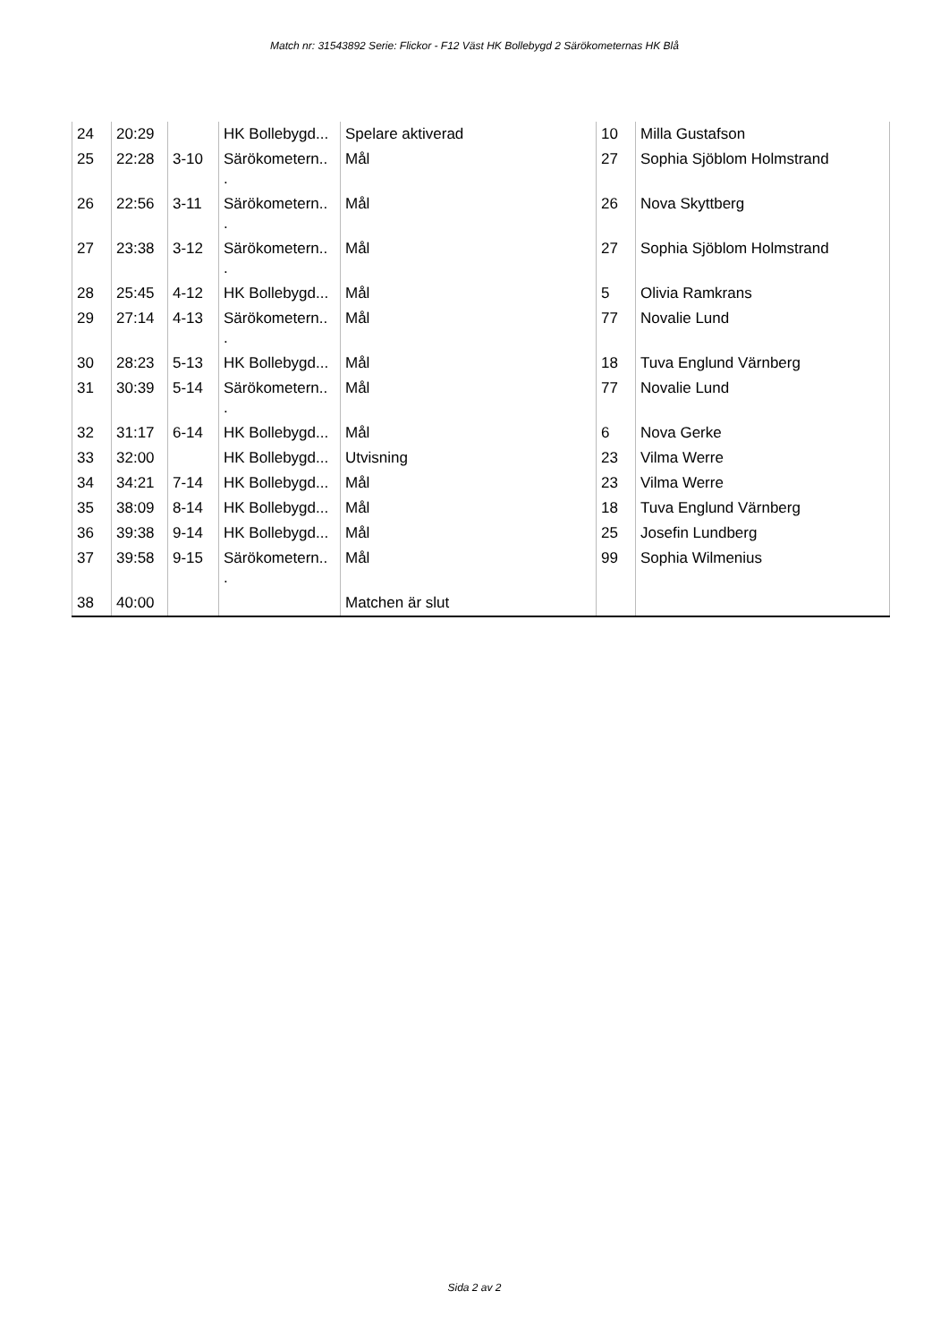Match nr: 31543892 Serie: Flickor - F12 Väst HK Bollebygd 2 Särökometernas HK Blå
| 24 | 20:29 | | HK Bollebygd... | Spelare aktiverad | 10 | Milla Gustafson |
| 25 | 22:28 | 3-10 | Särökometern.. . | Mål | 27 | Sophia Sjöblom Holmstrand |
| 26 | 22:56 | 3-11 | Särökometern.. . | Mål | 26 | Nova Skyttberg |
| 27 | 23:38 | 3-12 | Särökometern.. . | Mål | 27 | Sophia Sjöblom Holmstrand |
| 28 | 25:45 | 4-12 | HK Bollebygd... | Mål | 5 | Olivia Ramkrans |
| 29 | 27:14 | 4-13 | Särökometern.. . | Mål | 77 | Novalie Lund |
| 30 | 28:23 | 5-13 | HK Bollebygd... | Mål | 18 | Tuva Englund Värnberg |
| 31 | 30:39 | 5-14 | Särökometern.. . | Mål | 77 | Novalie Lund |
| 32 | 31:17 | 6-14 | HK Bollebygd... | Mål | 6 | Nova Gerke |
| 33 | 32:00 | | HK Bollebygd... | Utvisning | 23 | Vilma Werre |
| 34 | 34:21 | 7-14 | HK Bollebygd... | Mål | 23 | Vilma Werre |
| 35 | 38:09 | 8-14 | HK Bollebygd... | Mål | 18 | Tuva Englund Värnberg |
| 36 | 39:38 | 9-14 | HK Bollebygd... | Mål | 25 | Josefin Lundberg |
| 37 | 39:58 | 9-15 | Särökometern.. . | Mål | 99 | Sophia Wilmenius |
| 38 | 40:00 | | | Matchen är slut | | |
Sida 2 av 2